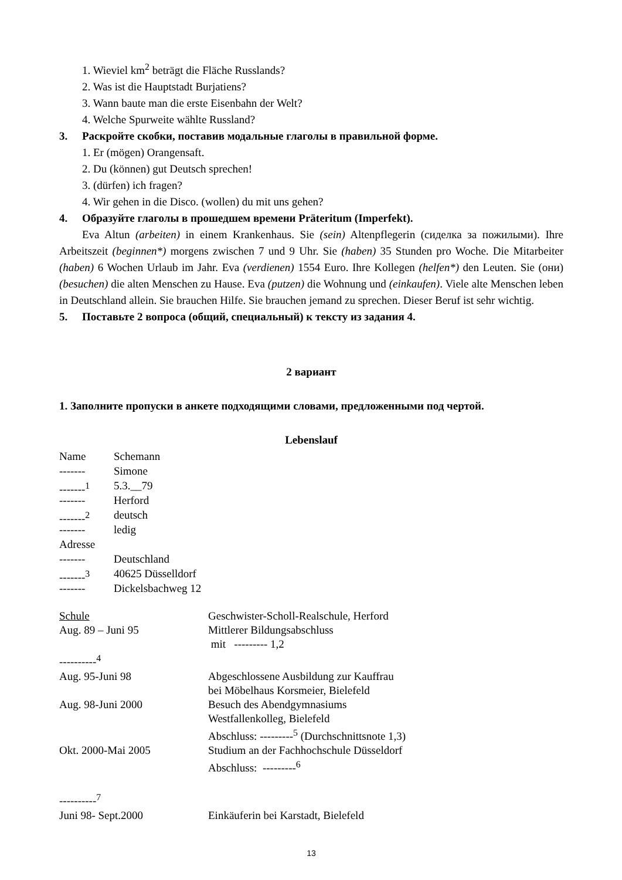1. Wieviel km<sup>2</sup> beträgt die Fläche Russlands?
2. Was ist die Hauptstadt Burjatiens?
3. Wann baute man die erste Eisenbahn der Welt?
4. Welche Spurweite wählte Russland?
3. Раскройте скобки, поставив модальные глаголы в правильной форме.
1. Er (mögen) Orangensaft.
2. Du (können) gut Deutsch sprechen!
3. (dürfen) ich fragen?
4. Wir gehen in die Disco. (wollen) du mit uns gehen?
4. Образуйте глаголы в прошедшем времени Präteritum (Imperfekt).
Eva Altun (arbeiten) in einem Krankenhaus. Sie (sein) Altenpflegerin (сиделка за пожилыми). Ihre Arbeitszeit (beginnen*) morgens zwischen 7 und 9 Uhr. Sie (haben) 35 Stunden pro Woche. Die Mitarbeiter (haben) 6 Wochen Urlaub im Jahr. Eva (verdienen) 1554 Euro. Ihre Kollegen (helfen*) den Leuten. Sie (они) (besuchen) die alten Menschen zu Hause. Eva (putzen) die Wohnung und (einkaufen). Viele alte Menschen leben in Deutschland allein. Sie brauchen Hilfe. Sie brauchen jemand zu sprechen. Dieser Beruf ist sehr wichtig.
5. Поставьте 2 вопроса (общий, специальный) к тексту из задания 4.
2 вариант
1. Заполните пропуски в анкете подходящими словами, предложенными под чертой.
Lebenslauf
Name Schemann
------- Simone
-------<sup>1</sup> 5.3.__79
------- Herford
-------<sup>2</sup> deutsch
------- ledig
Adresse
------- Deutschland
-------<sup>3</sup> 40625 Düsselldorf
------- Dickelsbachweg 12
Schule Geschwister-Scholl-Realschule, Herford
Aug. 89 – Juni 95 Mittlerer Bildungsabschluss
mit --------- 1,2
----------<sup>4</sup>
Aug. 95-Juni 98 Abgeschlossene Ausbildung zur Kauffrau
bei Möbelhaus Korsmeier, Bielefeld
Aug. 98-Juni 2000 Besuch des Abendgymnasiums
Westfallenkolleg, Bielefeld
Abschluss: ---------<sup>5</sup> (Durchschnittsnote 1,3)
Okt. 2000-Mai 2005 Studium an der Fachhochschule Düsseldorf
Abschluss: ---------<sup>6</sup>
----------<sup>7</sup>
Juni 98- Sept.2000 Einkäuferin bei Karstadt, Bielefeld
13